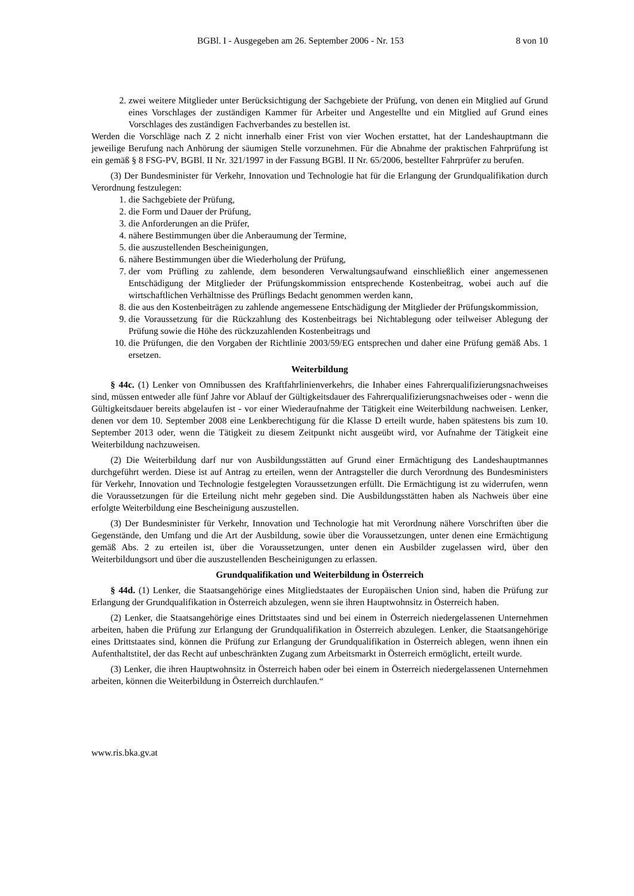BGBl. I - Ausgegeben am 26. September 2006 - Nr. 153 8 von 10
2. zwei weitere Mitglieder unter Berücksichtigung der Sachgebiete der Prüfung, von denen ein Mitglied auf Grund eines Vorschlages der zuständigen Kammer für Arbeiter und Angestellte und ein Mitglied auf Grund eines Vorschlages des zuständigen Fachverbandes zu bestellen ist.
Werden die Vorschläge nach Z 2 nicht innerhalb einer Frist von vier Wochen erstattet, hat der Landeshauptmann die jeweilige Berufung nach Anhörung der säumigen Stelle vorzunehmen. Für die Abnahme der praktischen Fahrprüfung ist ein gemäß § 8 FSG-PV, BGBl. II Nr. 321/1997 in der Fassung BGBl. II Nr. 65/2006, bestellter Fahrprüfer zu berufen.
(3) Der Bundesminister für Verkehr, Innovation und Technologie hat für die Erlangung der Grundqualifikation durch Verordnung festzulegen:
1. die Sachgebiete der Prüfung,
2. die Form und Dauer der Prüfung,
3. die Anforderungen an die Prüfer,
4. nähere Bestimmungen über die Anberaumung der Termine,
5. die auszustellenden Bescheinigungen,
6. nähere Bestimmungen über die Wiederholung der Prüfung,
7. der vom Prüfling zu zahlende, dem besonderen Verwaltungsaufwand einschließlich einer angemessenen Entschädigung der Mitglieder der Prüfungskommission entsprechende Kostenbeitrag, wobei auch auf die wirtschaftlichen Verhältnisse des Prüflings Bedacht genommen werden kann,
8. die aus den Kostenbeiträgen zu zahlende angemessene Entschädigung der Mitglieder der Prüfungskommission,
9. die Voraussetzung für die Rückzahlung des Kostenbeitrags bei Nichtablegung oder teilweiser Ablegung der Prüfung sowie die Höhe des rückzuzahlenden Kostenbeitrags und
10. die Prüfungen, die den Vorgaben der Richtlinie 2003/59/EG entsprechen und daher eine Prüfung gemäß Abs. 1 ersetzen.
Weiterbildung
§ 44c. (1) Lenker von Omnibussen des Kraftfahrlinienverkehrs, die Inhaber eines Fahrerqualifizierungsnachweises sind, müssen entweder alle fünf Jahre vor Ablauf der Gültigkeitsdauer des Fahrerqualifizierungsnachweises oder - wenn die Gültigkeitsdauer bereits abgelaufen ist - vor einer Wiederaufnahme der Tätigkeit eine Weiterbildung nachweisen. Lenker, denen vor dem 10. September 2008 eine Lenkberechtigung für die Klasse D erteilt wurde, haben spätestens bis zum 10. September 2013 oder, wenn die Tätigkeit zu diesem Zeitpunkt nicht ausgeübt wird, vor Aufnahme der Tätigkeit eine Weiterbildung nachzuweisen.
(2) Die Weiterbildung darf nur von Ausbildungsstätten auf Grund einer Ermächtigung des Landeshauptmannes durchgeführt werden. Diese ist auf Antrag zu erteilen, wenn der Antragsteller die durch Verordnung des Bundesministers für Verkehr, Innovation und Technologie festgelegten Voraussetzungen erfüllt. Die Ermächtigung ist zu widerrufen, wenn die Voraussetzungen für die Erteilung nicht mehr gegeben sind. Die Ausbildungsstätten haben als Nachweis über eine erfolgte Weiterbildung eine Bescheinigung auszustellen.
(3) Der Bundesminister für Verkehr, Innovation und Technologie hat mit Verordnung nähere Vorschriften über die Gegenstände, den Umfang und die Art der Ausbildung, sowie über die Voraussetzungen, unter denen eine Ermächtigung gemäß Abs. 2 zu erteilen ist, über die Voraussetzungen, unter denen ein Ausbilder zugelassen wird, über den Weiterbildungsort und über die auszustellenden Bescheinigungen zu erlassen.
Grundqualifikation und Weiterbildung in Österreich
§ 44d. (1) Lenker, die Staatsangehörige eines Mitgliedstaates der Europäischen Union sind, haben die Prüfung zur Erlangung der Grundqualifikation in Österreich abzulegen, wenn sie ihren Hauptwohnsitz in Österreich haben.
(2) Lenker, die Staatsangehörige eines Drittstaates sind und bei einem in Österreich niedergelassenen Unternehmen arbeiten, haben die Prüfung zur Erlangung der Grundqualifikation in Österreich abzulegen. Lenker, die Staatsangehörige eines Drittstaates sind, können die Prüfung zur Erlangung der Grundqualifikation in Österreich ablegen, wenn ihnen ein Aufenthaltstitel, der das Recht auf unbeschränkten Zugang zum Arbeitsmarkt in Österreich ermöglicht, erteilt wurde.
(3) Lenker, die ihren Hauptwohnsitz in Österreich haben oder bei einem in Österreich niedergelassenen Unternehmen arbeiten, können die Weiterbildung in Österreich durchlaufen.“
www.ris.bka.gv.at